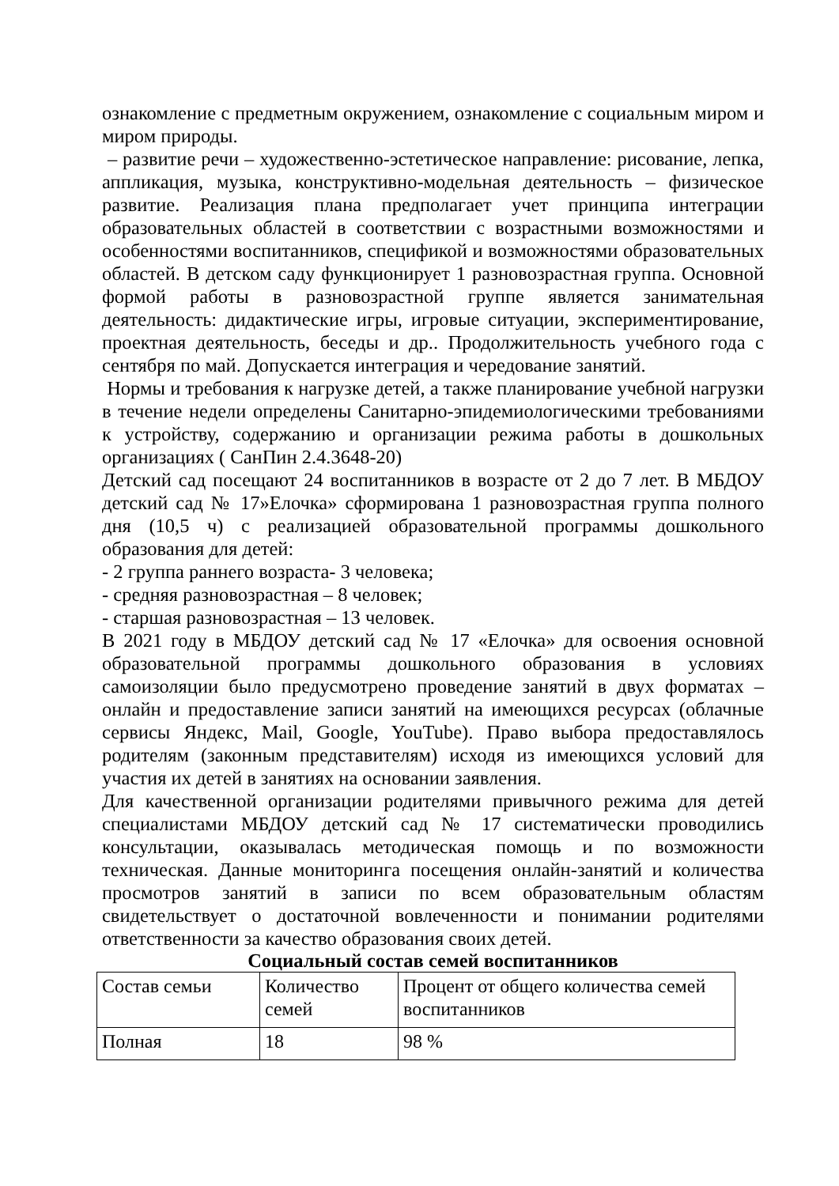ознакомление с предметным окружением, ознакомление с социальным миром и миром природы.
– развитие речи – художественно-эстетическое направление: рисование, лепка, аппликация, музыка, конструктивно-модельная деятельность – физическое развитие. Реализация плана предполагает учет принципа интеграции образовательных областей в соответствии с возрастными возможностями и особенностями воспитанников, спецификой и возможностями образовательных областей. В детском саду функционирует 1 разновозрастная группа. Основной формой работы в разновозрастной группе является занимательная деятельность: дидактические игры, игровые ситуации, экспериментирование, проектная деятельность, беседы и др.. Продолжительность учебного года с сентября по май. Допускается интеграция и чередование занятий.
Нормы и требования к нагрузке детей, а также планирование учебной нагрузки в течение недели определены Санитарно-эпидемиологическими требованиями к устройству, содержанию и организации режима работы в дошкольных организациях ( СанПин 2.4.3648-20)
Детский сад посещают 24 воспитанников в возрасте от 2 до 7 лет. В МБДОУ детский сад № 17»Елочка» сформирована 1 разновозрастная группа полного дня (10,5 ч) с реализацией образовательной программы дошкольного образования для детей:
- 2 группа раннего возраста- 3 человека;
- средняя разновозрастная – 8 человек;
- старшая разновозрастная – 13 человек.
В 2021 году в МБДОУ детский сад № 17 «Елочка» для освоения основной образовательной программы дошкольного образования в условиях самоизоляции было предусмотрено проведение занятий в двух форматах – онлайн и предоставление записи занятий на имеющихся ресурсах (облачные сервисы Яндекс, Mail, Google, YouTube). Право выбора предоставлялось родителям (законным представителям) исходя из имеющихся условий для участия их детей в занятиях на основании заявления.
Для качественной организации родителями привычного режима для детей специалистами МБДОУ детский сад № 17 систематически проводились консультации, оказывалась методическая помощь и по возможности техническая. Данные мониторинга посещения онлайн-занятий и количества просмотров занятий в записи по всем образовательным областям свидетельствует о достаточной вовлеченности и понимании родителями ответственности за качество образования своих детей.
Социальный состав семей воспитанников
| Состав семьи | Количество семей | Процент от общего количества семей воспитанников |
| Полная | 18 | 98 % |